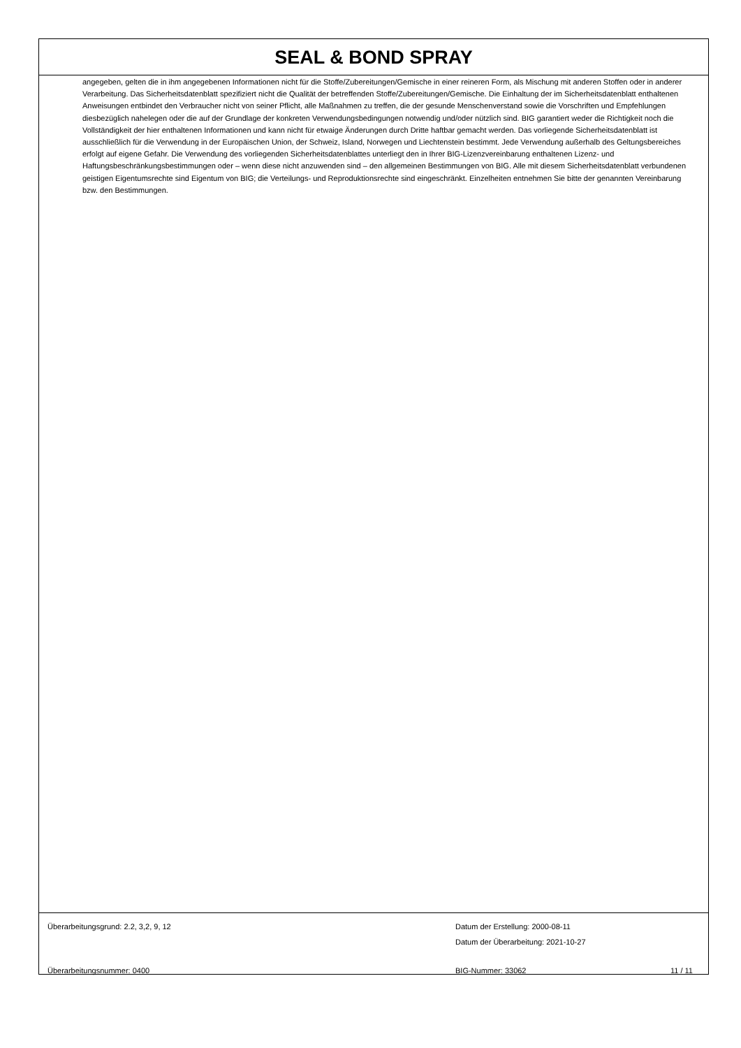SEAL & BOND SPRAY
angegeben, gelten die in ihm angegebenen Informationen nicht für die Stoffe/Zubereitungen/Gemische in einer reineren Form, als Mischung mit anderen Stoffen oder in anderer Verarbeitung. Das Sicherheitsdatenblatt spezifiziert nicht die Qualität der betreffenden Stoffe/Zubereitungen/Gemische. Die Einhaltung der im Sicherheitsdatenblatt enthaltenen Anweisungen entbindet den Verbraucher nicht von seiner Pflicht, alle Maßnahmen zu treffen, die der gesunde Menschenverstand sowie die Vorschriften und Empfehlungen diesbezüglich nahelegen oder die auf der Grundlage der konkreten Verwendungsbedingungen notwendig und/oder nützlich sind. BIG garantiert weder die Richtigkeit noch die Vollständigkeit der hier enthaltenen Informationen und kann nicht für etwaige Änderungen durch Dritte haftbar gemacht werden. Das vorliegende Sicherheitsdatenblatt ist ausschließlich für die Verwendung in der Europäischen Union, der Schweiz, Island, Norwegen und Liechtenstein bestimmt. Jede Verwendung außerhalb des Geltungsbereiches erfolgt auf eigene Gefahr. Die Verwendung des vorliegenden Sicherheitsdatenblattes unterliegt den in Ihrer BIG-Lizenzvereinbarung enthaltenen Lizenz- und Haftungsbeschränkungsbestimmungen oder – wenn diese nicht anzuwenden sind – den allgemeinen Bestimmungen von BIG. Alle mit diesem Sicherheitsdatenblatt verbundenen geistigen Eigentumsrechte sind Eigentum von BIG; die Verteilungs- und Reproduktionsrechte sind eingeschränkt. Einzelheiten entnehmen Sie bitte der genannten Vereinbarung bzw. den Bestimmungen.
Überarbeitungsgrund: 2.2, 3,2, 9, 12 Datum der Erstellung: 2000-08-11
Datum der Überarbeitung: 2021-10-27
Überarbeitungsnummer: 0400 BIG-Nummer: 33062 11 / 11